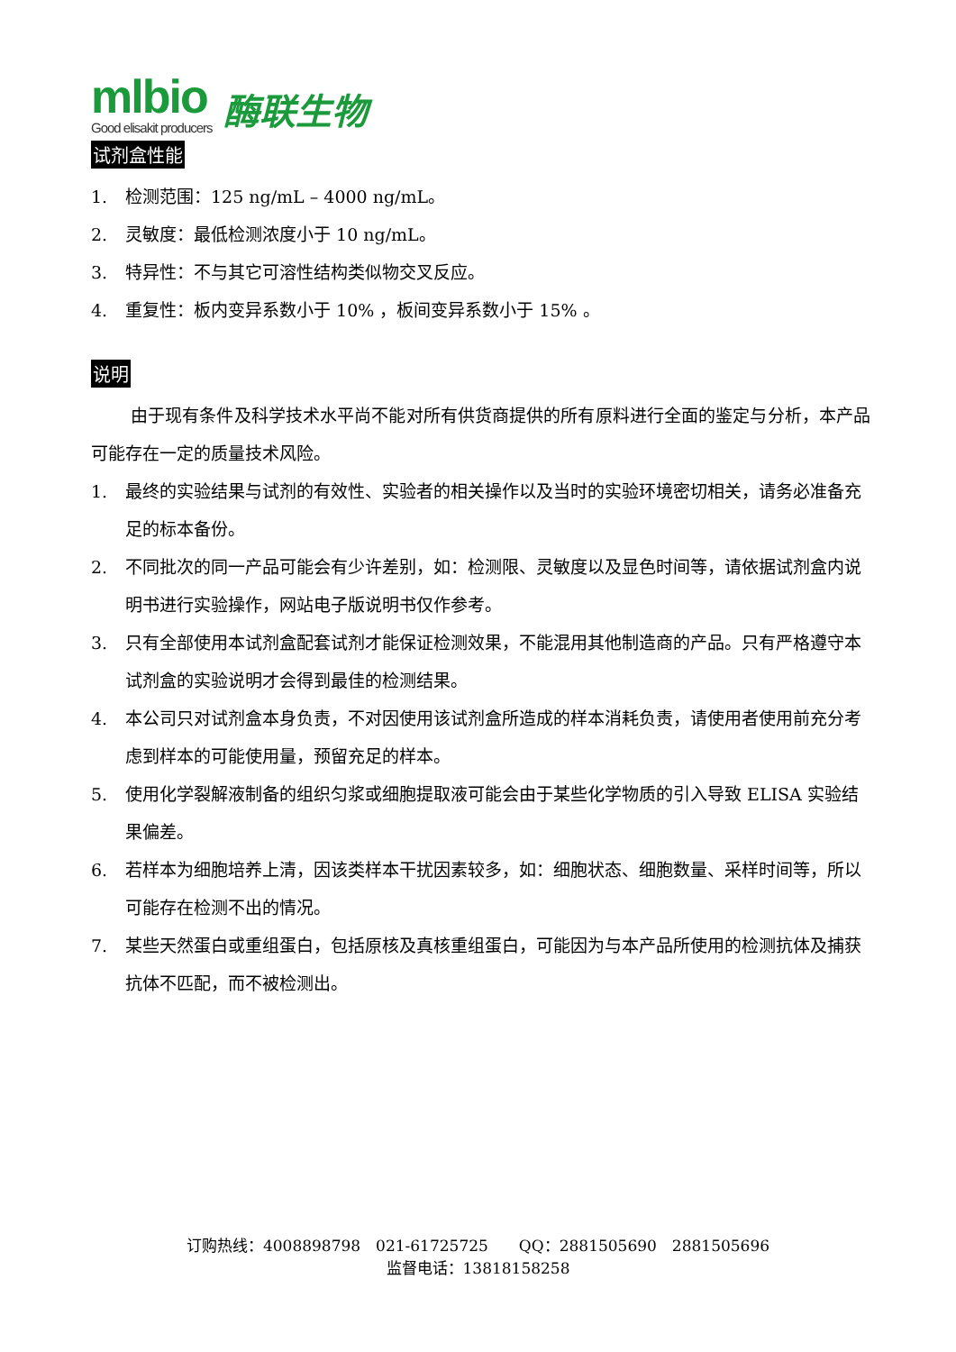mlbio
Good elisakit producers
酶联生物
试剂盒性能
1. 检测范围：125 ng/mL – 4000 ng/mL。
2. 灵敏度：最低检测浓度小于 10 ng/mL。
3. 特异性：不与其它可溶性结构类似物交叉反应。
4. 重复性：板内变异系数小于 10% ，板间变异系数小于 15% 。
说明
由于现有条件及科学技术水平尚不能对所有供货商提供的所有原料进行全面的鉴定与分析，本产品可能存在一定的质量技术风险。
1. 最终的实验结果与试剂的有效性、实验者的相关操作以及当时的实验环境密切相关，请务必准备充足的标本备份。
2. 不同批次的同一产品可能会有少许差别，如：检测限、灵敏度以及显色时间等，请依据试剂盒内说明书进行实验操作，网站电子版说明书仅作参考。
3. 只有全部使用本试剂盒配套试剂才能保证检测效果，不能混用其他制造商的产品。只有严格遵守本试剂盒的实验说明才会得到最佳的检测结果。
4. 本公司只对试剂盒本身负责，不对因使用该试剂盒所造成的样本消耗负责，请使用者使用前充分考虑到样本的可能使用量，预留充足的样本。
5. 使用化学裂解液制备的组织匀浆或细胞提取液可能会由于某些化学物质的引入导致 ELISA 实验结果偏差。
6. 若样本为细胞培养上清，因该类样本干扰因素较多，如：细胞状态、细胞数量、采样时间等，所以可能存在检测不出的情况。
7. 某些天然蛋白或重组蛋白，包括原核及真核重组蛋白，可能因为与本产品所使用的检测抗体及捕获抗体不匹配，而不被检测出。
订购热线：4008898798　021-61725725　　QQ：2881505690　2881505696
监督电话：13818158258